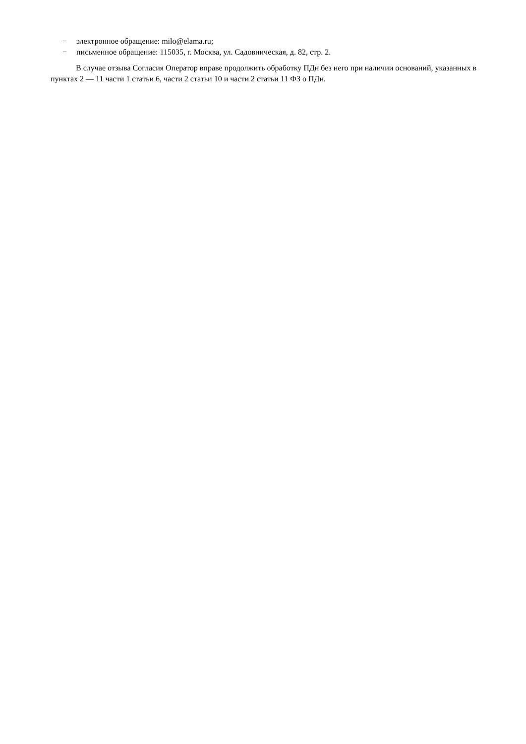− электронное обращение: milo@elama.ru;
− письменное обращение: 115035, г. Москва, ул. Садовническая, д. 82, стр. 2.
В случае отзыва Согласия Оператор вправе продолжить обработку ПДн без него при наличии оснований, указанных в пунктах 2 — 11 части 1 статьи 6, части 2 статьи 10 и части 2 статьи 11 ФЗ о ПДн.